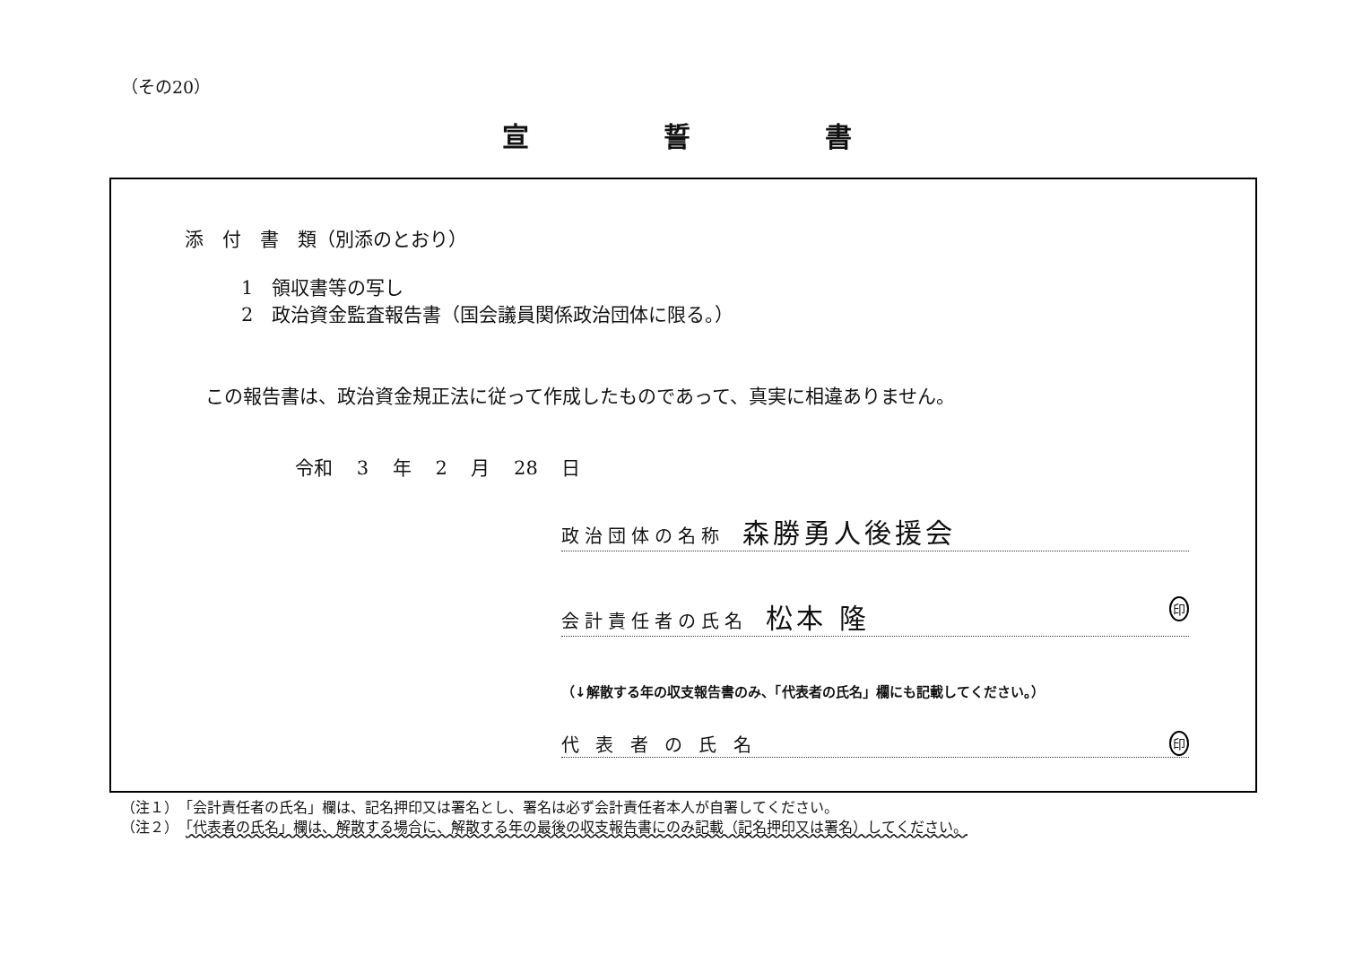（その20）
宣誓書
添　付　書　類（別添のとおり）
1　領収書等の写し
2　政治資金監査報告書（国会議員関係政治団体に限る。）
この報告書は、政治資金規正法に従って作成したものであって、真実に相違ありません。
令和 3 年 2 月 28 日
政治団体の名称 森勝勇人後援会
会計責任者の氏名 松本 隆 印
（↓解散する年の収支報告書のみ、「代表者の氏名」欄にも記載してください。）
代 表 者 の 氏 名 印
（注１）　「会計責任者の氏名」欄は、記名押印又は署名とし、署名は必ず会計責任者本人が自署してください。
（注２）　「代表者の氏名」欄は、解散する場合に、解散する年の最後の収支報告書にのみ記載（記名押印又は署名）してください。